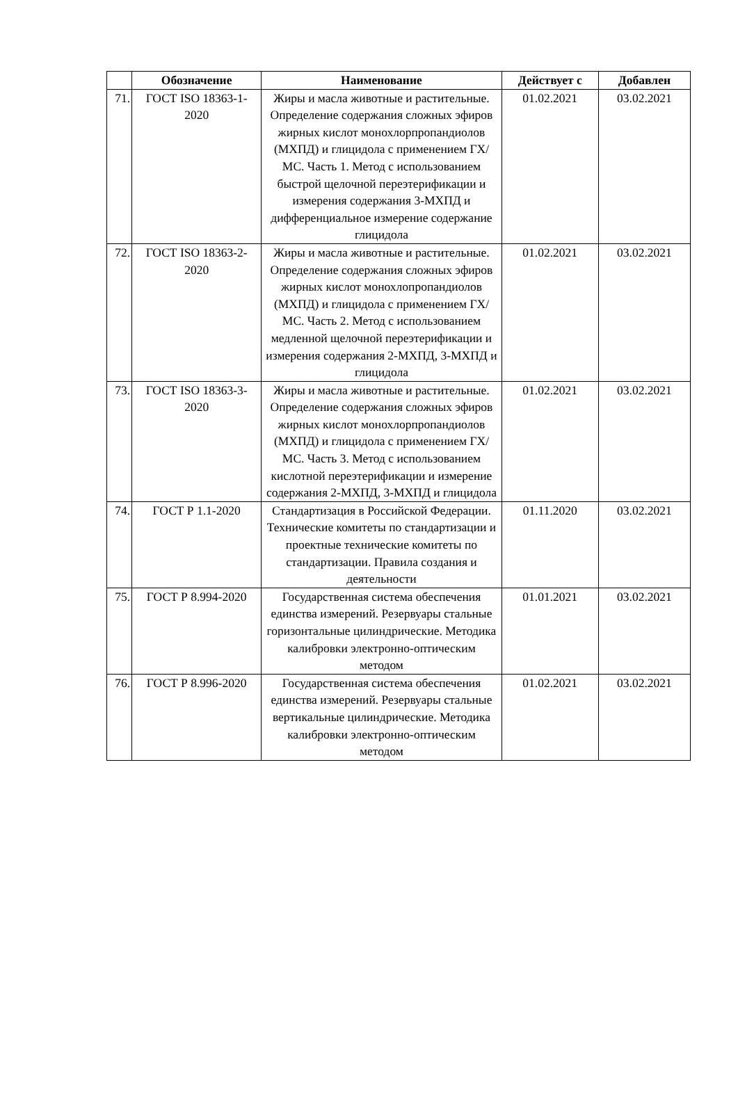| | Обозначение | Наименование | Действует с | Добавлен |
| --- | --- | --- | --- | --- |
| 71. | ГОСТ ISO 18363-1-2020 | Жиры и масла животные и растительные. Определение содержания сложных эфиров жирных кислот монохлорпропандиолов (МХПД) и глицидола с применением ГХ/МС. Часть 1. Метод с использованием быстрой щелочной переэтерификации и измерения содержания 3-МХПД и дифференциальное измерение содержание глицидола | 01.02.2021 | 03.02.2021 |
| 72. | ГОСТ ISO 18363-2-2020 | Жиры и масла животные и растительные. Определение содержания сложных эфиров жирных кислот монохлопропандиолов (МХПД) и глицидола с применением ГХ/МС. Часть 2. Метод с использованием медленной щелочной переэтерификации и измерения содержания 2-МХПД, 3-МХПД и глицидола | 01.02.2021 | 03.02.2021 |
| 73. | ГОСТ ISO 18363-3-2020 | Жиры и масла животные и растительные. Определение содержания сложных эфиров жирных кислот монохлорпропандиолов (МХПД) и глицидола с применением ГХ/МС. Часть 3. Метод с использованием кислотной переэтерификации и измерение содержания 2-МХПД, 3-МХПД и глицидола | 01.02.2021 | 03.02.2021 |
| 74. | ГОСТ Р 1.1-2020 | Стандартизация в Российской Федерации. Технические комитеты по стандартизации и проектные технические комитеты по стандартизации. Правила создания и деятельности | 01.11.2020 | 03.02.2021 |
| 75. | ГОСТ Р 8.994-2020 | Государственная система обеспечения единства измерений. Резервуары стальные горизонтальные цилиндрические. Методика калибровки электронно-оптическим методом | 01.01.2021 | 03.02.2021 |
| 76. | ГОСТ Р 8.996-2020 | Государственная система обеспечения единства измерений. Резервуары стальные вертикальные цилиндрические. Методика калибровки электронно-оптическим методом | 01.02.2021 | 03.02.2021 |